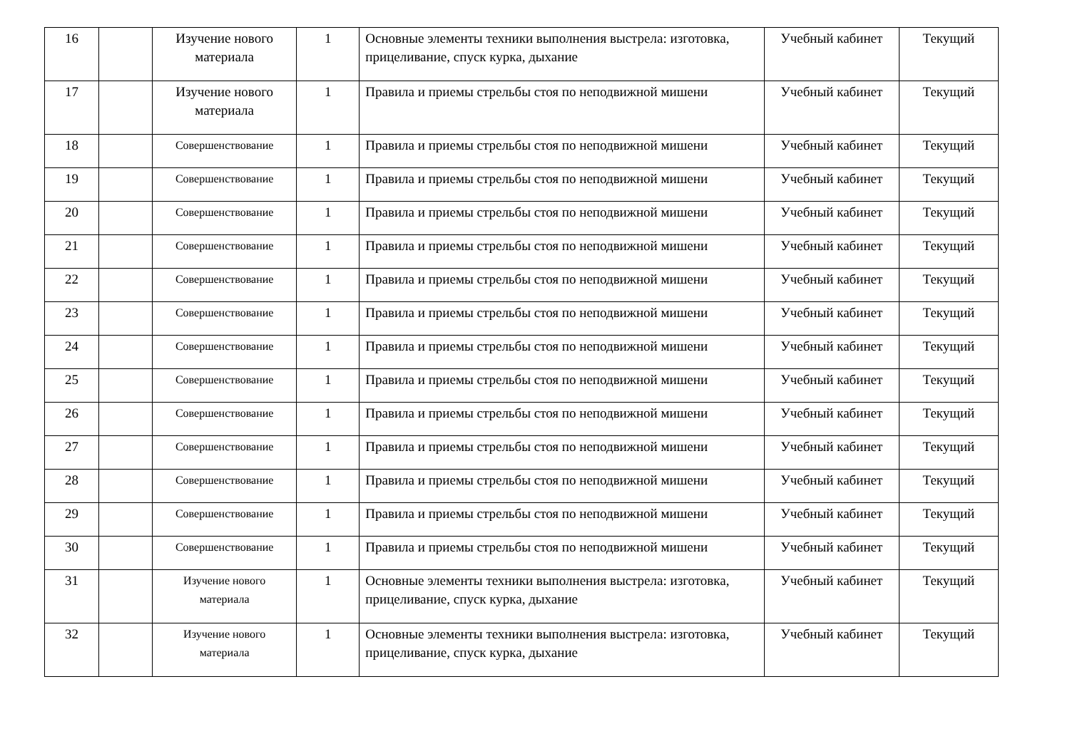| 16 | | Изучение нового материала | 1 | Основные элементы техники выполнения выстрела: изготовка, прицеливание, спуск курка, дыхание | Учебный кабинет | Текущий |
| 17 | | Изучение нового материала | 1 | Правила и приемы стрельбы стоя по неподвижной мишени | Учебный кабинет | Текущий |
| 18 | | Совершенствование | 1 | Правила и приемы стрельбы стоя по неподвижной мишени | Учебный кабинет | Текущий |
| 19 | | Совершенствование | 1 | Правила и приемы стрельбы стоя по неподвижной мишени | Учебный кабинет | Текущий |
| 20 | | Совершенствование | 1 | Правила и приемы стрельбы стоя по неподвижной мишени | Учебный кабинет | Текущий |
| 21 | | Совершенствование | 1 | Правила и приемы стрельбы стоя по неподвижной мишени | Учебный кабинет | Текущий |
| 22 | | Совершенствование | 1 | Правила и приемы стрельбы стоя по неподвижной мишени | Учебный кабинет | Текущий |
| 23 | | Совершенствование | 1 | Правила и приемы стрельбы стоя по неподвижной мишени | Учебный кабинет | Текущий |
| 24 | | Совершенствование | 1 | Правила и приемы стрельбы стоя по неподвижной мишени | Учебный кабинет | Текущий |
| 25 | | Совершенствование | 1 | Правила и приемы стрельбы стоя по неподвижной мишени | Учебный кабинет | Текущий |
| 26 | | Совершенствование | 1 | Правила и приемы стрельбы стоя по неподвижной мишени | Учебный кабинет | Текущий |
| 27 | | Совершенствование | 1 | Правила и приемы стрельбы стоя по неподвижной мишени | Учебный кабинет | Текущий |
| 28 | | Совершенствование | 1 | Правила и приемы стрельбы стоя по неподвижной мишени | Учебный кабинет | Текущий |
| 29 | | Совершенствование | 1 | Правила и приемы стрельбы стоя по неподвижной мишени | Учебный кабинет | Текущий |
| 30 | | Совершенствование | 1 | Правила и приемы стрельбы стоя по неподвижной мишени | Учебный кабинет | Текущий |
| 31 | | Изучение нового материала | 1 | Основные элементы техники выполнения выстрела: изготовка, прицеливание, спуск курка, дыхание | Учебный кабинет | Текущий |
| 32 | | Изучение нового материала | 1 | Основные элементы техники выполнения выстрела: изготовка, прицеливание, спуск курка, дыхание | Учебный кабинет | Текущий |